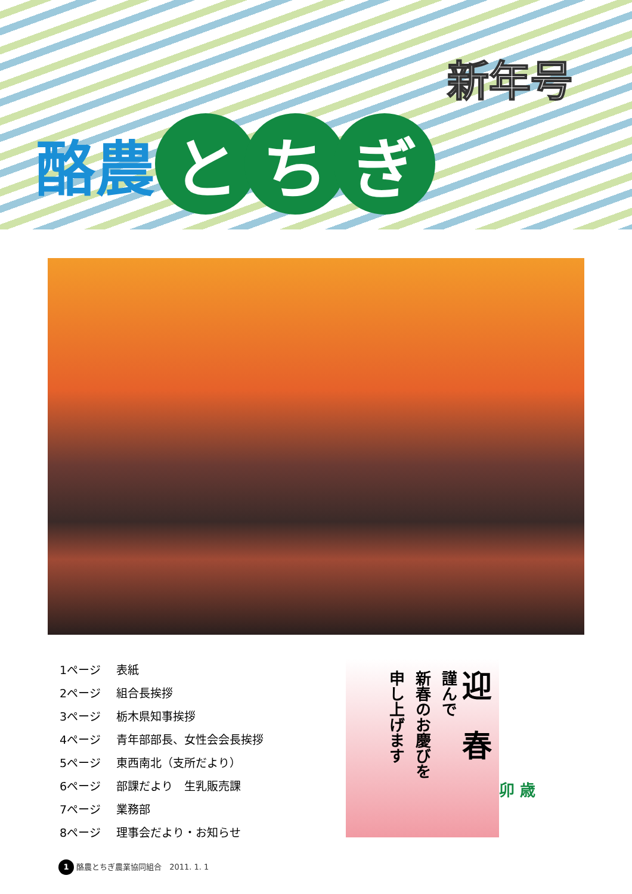新年号
酪農
と ち ぎ
1ページ 表紙
2ページ 組合長挨拶
3ページ 栃木県知事挨拶
4ページ 青年部部長、女性会会長挨拶
5ページ 東西南北（支所だより）
6ページ 部課だより　生乳販売課
7ページ 業務部
8ページ 理事会だより・お知らせ
迎　春
謹んで
新春のお慶びを
申し上げます
卯 歳
1 酪農とちぎ農業協同組合　2011. 1. 1